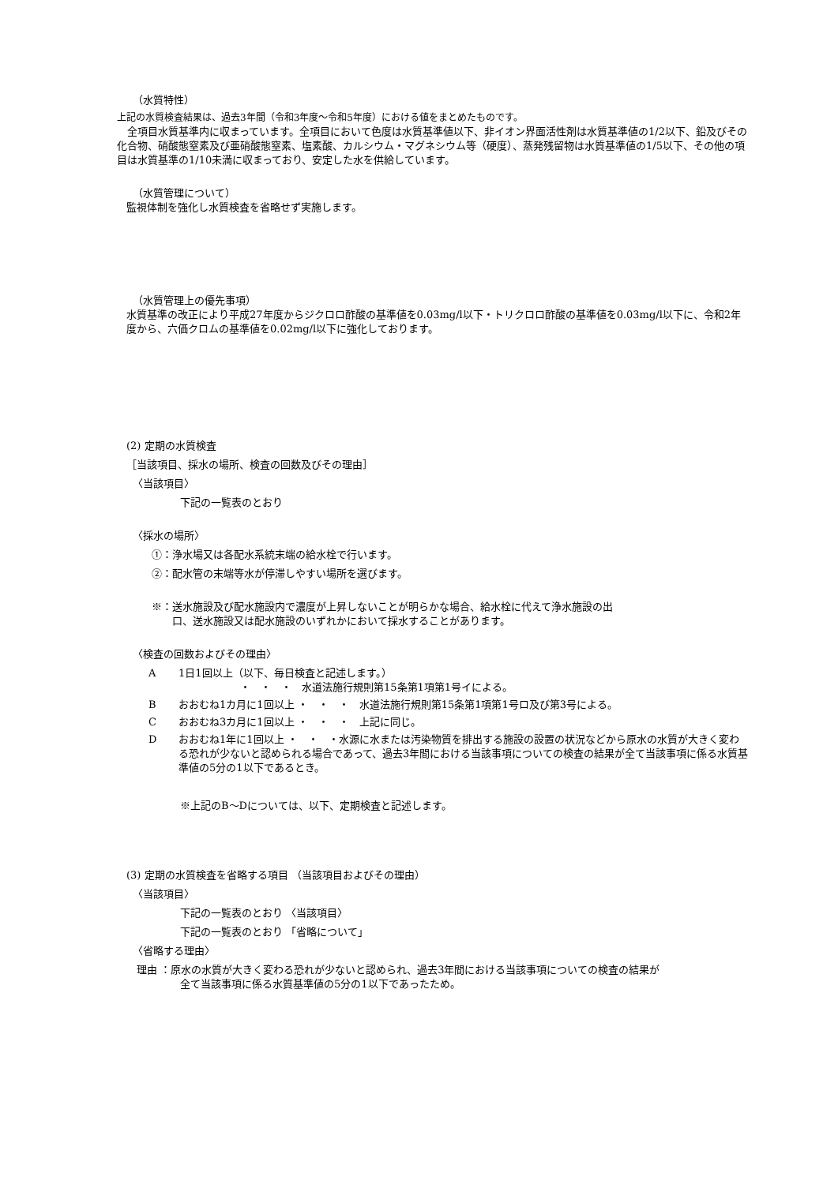（水質特性）
上記の水質検査結果は、過去3年間（令和3年度～令和5年度）における値をまとめたものです。
　全項目水質基準内に収まっています。全項目において色度は水質基準値以下、非イオン界面活性剤は水質基準値の1/2以下、鉛及びその化合物、硝酸態窒素及び亜硝酸態窒素、塩素酸、カルシウム・マグネシウム等（硬度）、蒸発残留物は水質基準値の1/5以下、その他の項目は水質基準の1/10未満に収まっており、安定した水を供給しています。
（水質管理について）
監視体制を強化し水質検査を省略せず実施します。
（水質管理上の優先事項）
水質基準の改正により平成27年度からジクロロ酢酸の基準値を0.03mg/l以下・トリクロロ酢酸の基準値を0.03mg/l以下に、令和2年度から、六価クロムの基準値を0.02mg/l以下に強化しております。
(2) 定期の水質検査
［当該項目、採水の場所、検査の回数及びその理由］
〈当該項目〉
下記の一覧表のとおり
〈採水の場所〉
①：浄水場又は各配水系統末端の給水栓で行います。
②：配水管の末端等水が停滞しやすい場所を選びます。
※：送水施設及び配水施設内で濃度が上昇しないことが明らかな場合、給水栓に代えて浄水施設の出
　　口、送水施設又は配水施設のいずれかにおいて採水することがあります。
〈検査の回数およびその理由〉
A 1日1回以上（以下、毎日検査と記述します。）
　　　　　　・　・　・　水道法施行規則第15条第1項第1号イによる。
Bおおむね1カ月に1回以上 ・　・　・　水道法施行規則第15条第1項第1号ロ及び第3号による。
Cおおむね3カ月に1回以上 ・　・　・　上記に同じ。
Dおおむね1年に1回以上 ・　・　・水源に水または汚染物質を排出する施設の設置の状況などから原水の水質が大きく変わる恐れが少ないと認められる場合であって、過去3年間における当該事項についての検査の結果が全て当該事項に係る水質基準値の5分の1以下であるとき。
※上記のB～Dについては、以下、定期検査と記述します。
(3) 定期の水質検査を省略する項目 （当該項目およびその理由）
〈当該項目〉
下記の一覧表のとおり 〈当該項目〉
下記の一覧表のとおり 「省略について」
〈省略する理由〉
　理由 ：原水の水質が大きく変わる恐れが少ないと認められ、過去3年間における当該事項についての検査の結果が
全て当該事項に係る水質基準値の5分の1以下であったため。